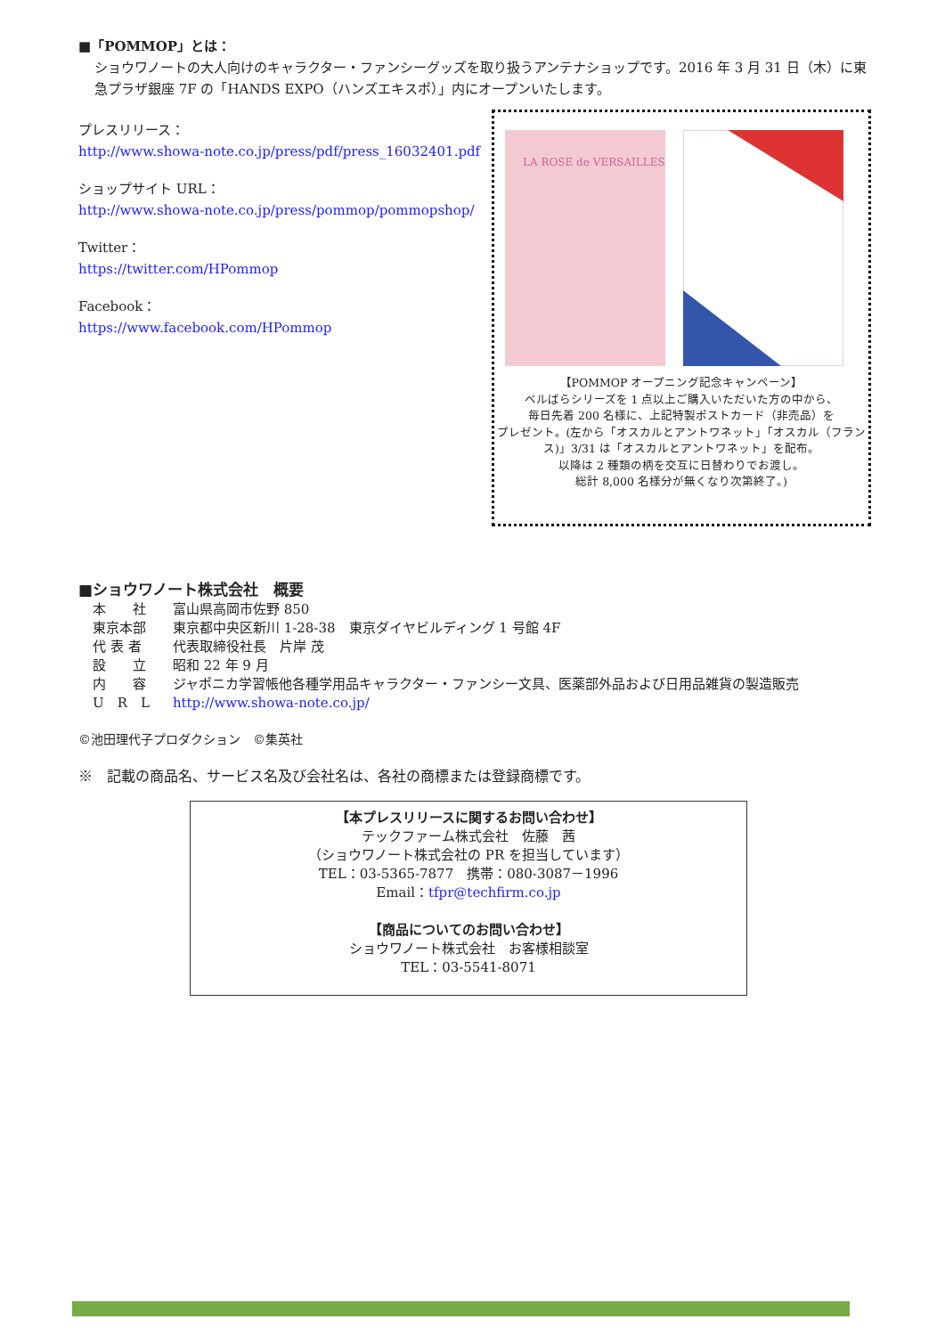■「POMMOP」とは：
ショウワノートの大人向けのキャラクター・ファンシーグッズを取り扱うアンテナショップです。2016 年 3 月 31 日（木）に東急プラザ銀座 7F の「HANDS EXPO（ハンズエキスポ）」内にオープンいたします。
プレスリリース：
http://www.showa-note.co.jp/press/pdf/press_16032401.pdf
ショップサイト URL：
http://www.showa-note.co.jp/press/pommop/pommopshop/
Twitter：
https://twitter.com/HPommop
Facebook：
https://www.facebook.com/HPommop
LA ROSE de VERSAILLES
【POMMOP オープニング記念キャンペーン】
ベルばらシリーズを 1 点以上ご購入いただいた方の中から、
毎日先着 200 名様に、上記特製ポストカード（非売品）を
プレゼント。(左から「オスカルとアントワネット」「オスカル（フランス)」3/31 は「オスカルとアントワネット」を配布。
以降は 2 種類の柄を交互に日替わりでお渡し。
総計 8,000 名様分が無くなり次第終了。)
■ショウワノート株式会社　概要
| 本 社 | 富山県高岡市佐野 850 |
| 東京本部 | 東京都中央区新川 1-28-38 東京ダイヤビルディング 1 号館 4F |
| 代 表 者 | 代表取締役社長 片岸 茂 |
| 設 立 | 昭和 22 年 9 月 |
| 内 容 | ジャポニカ学習帳他各種学用品キャラクター・ファンシー文具、医薬部外品および日用品雑貨の製造販売 |
| U R L | http://www.showa-note.co.jp/ |
©池田理代子プロダクション　©集英社
※　記載の商品名、サービス名及び会社名は、各社の商標または登録商標です。
【本プレスリリースに関するお問い合わせ】
テックファーム株式会社　佐藤　茜
（ショウワノート株式会社の PR を担当しています）
TEL：03-5365-7877　携帯：080-3087－1996
Email：tfpr@techfirm.co.jp
【商品についてのお問い合わせ】
ショウワノート株式会社　お客様相談室
TEL：03-5541-8071